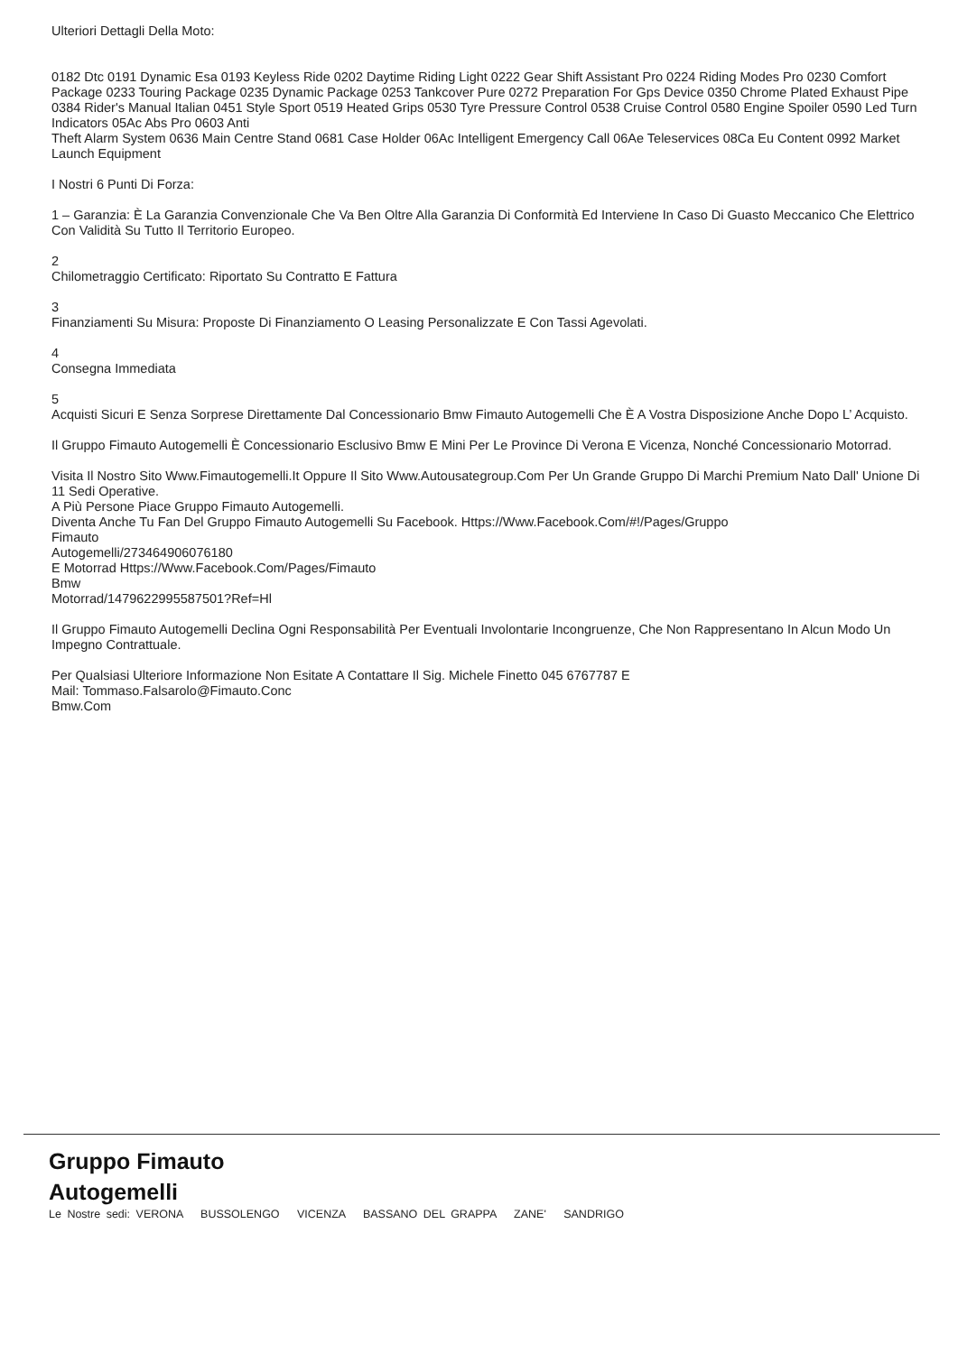Ulteriori Dettagli Della Moto:
0182 Dtc 0191 Dynamic Esa 0193 Keyless Ride 0202 Daytime Riding Light 0222 Gear Shift Assistant Pro 0224 Riding Modes Pro 0230 Comfort Package 0233 Touring Package 0235 Dynamic Package 0253 Tankcover Pure 0272 Preparation For Gps Device 0350 Chrome Plated Exhaust Pipe 0384 Rider's Manual Italian 0451 Style Sport 0519 Heated Grips 0530 Tyre Pressure Control 0538 Cruise Control 0580 Engine Spoiler 0590 Led Turn Indicators 05Ac Abs Pro 0603 Anti
Theft Alarm System 0636 Main Centre Stand 0681 Case Holder 06Ac Intelligent Emergency Call 06Ae Teleservices 08Ca Eu Content 0992 Market Launch Equipment
I Nostri 6 Punti Di Forza:
1 – Garanzia: È La Garanzia Convenzionale Che Va Ben Oltre Alla Garanzia Di Conformità Ed Interviene In Caso Di Guasto Meccanico Che Elettrico Con Validità Su Tutto Il Territorio Europeo.
2
Chilometraggio Certificato: Riportato Su Contratto E Fattura
3
Finanziamenti Su Misura: Proposte Di Finanziamento O Leasing Personalizzate E Con Tassi Agevolati.
4
Consegna Immediata
5
Acquisti Sicuri E Senza Sorprese Direttamente Dal Concessionario Bmw Fimauto Autogemelli Che È A Vostra Disposizione Anche Dopo L’ Acquisto.
Il Gruppo Fimauto Autogemelli È Concessionario Esclusivo Bmw E Mini Per Le Province Di Verona E Vicenza, Nonché Concessionario Motorrad.
Visita Il Nostro Sito Www.Fimautogemelli.It Oppure Il Sito Www.Autousategroup.Com Per Un Grande Gruppo Di Marchi Premium Nato Dall' Unione Di 11 Sedi Operative.
A Più Persone Piace Gruppo Fimauto Autogemelli.
Diventa Anche Tu Fan Del Gruppo Fimauto Autogemelli Su Facebook. Https://Www.Facebook.Com/#!/Pages/Gruppo
Fimauto
Autogemelli/273464906076180
E Motorrad Https://Www.Facebook.Com/Pages/Fimauto
Bmw
Motorrad/1479622995587501?Ref=Hl
Il Gruppo Fimauto Autogemelli Declina Ogni Responsabilità Per Eventuali Involontarie Incongruenze, Che Non Rappresentano In Alcun Modo Un Impegno Contrattuale.
Per Qualsiasi Ulteriore Informazione Non Esitate A Contattare Il Sig. Michele Finetto 045 6767787 E
Mail: Tommaso.Falsarolo@Fimauto.Conc
Bmw.Com
Gruppo Fimauto
Autogemelli
Le Nostre sedi: VERONA BUSSOLENGO VICENZA BASSANO DEL GRAPPA ZANE' SANDRIGO